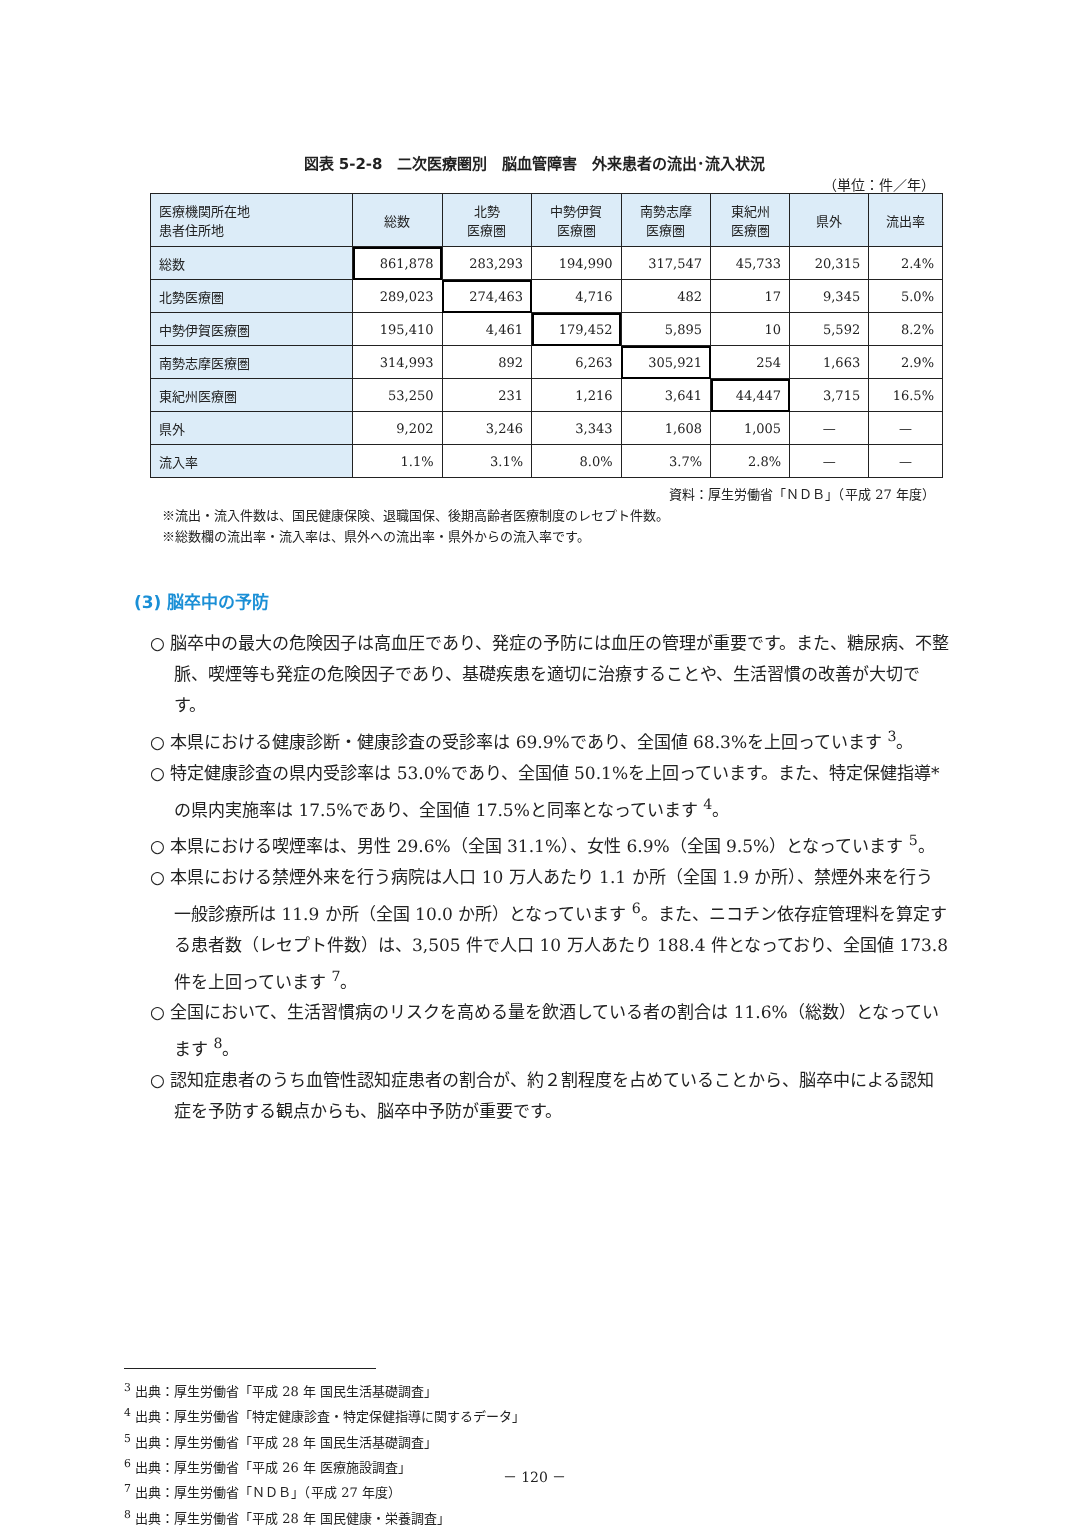図表 5-2-8　二次医療圏別　脳血管障害　外来患者の流出･流入状況
（単位：件／年）
| 医療機関所在地 患者住所地 | 総数 | 北勢 医療圏 | 中勢伊賀 医療圏 | 南勢志摩 医療圏 | 東紀州 医療圏 | 県外 | 流出率 |
| --- | --- | --- | --- | --- | --- | --- | --- |
| 総数 | 861,878 | 283,293 | 194,990 | 317,547 | 45,733 | 20,315 | 2.4% |
| 北勢医療圏 | 289,023 | 274,463 | 4,716 | 482 | 17 | 9,345 | 5.0% |
| 中勢伊賀医療圏 | 195,410 | 4,461 | 179,452 | 5,895 | 10 | 5,592 | 8.2% |
| 南勢志摩医療圏 | 314,993 | 892 | 6,263 | 305,921 | 254 | 1,663 | 2.9% |
| 東紀州医療圏 | 53,250 | 231 | 1,216 | 3,641 | 44,447 | 3,715 | 16.5% |
| 県外 | 9,202 | 3,246 | 3,343 | 1,608 | 1,005 | — | — |
| 流入率 | 1.1% | 3.1% | 8.0% | 3.7% | 2.8% | — | — |
資料：厚生労働省「ＮＤＢ」（平成 27 年度）
※流出・流入件数は、国民健康保険、退職国保、後期高齢者医療制度のレセプト件数。
※総数欄の流出率・流入率は、県外への流出率・県外からの流入率です。
(3) 脳卒中の予防
○ 脳卒中の最大の危険因子は高血圧であり、発症の予防には血圧の管理が重要です。また、糖尿病、不整脈、喫煙等も発症の危険因子であり、基礎疾患を適切に治療することや、生活習慣の改善が大切です。
○ 本県における健康診断・健康診査の受診率は 69.9%であり、全国値 68.3%を上回っています <sup>3</sup>。
○ 特定健康診査の県内受診率は 53.0%であり、全国値 50.1%を上回っています。また、特定保健指導*の県内実施率は 17.5%であり、全国値 17.5%と同率となっています <sup>4</sup>。
○ 本県における喫煙率は、男性 29.6%（全国 31.1%）、女性 6.9%（全国 9.5%）となっています <sup>5</sup>。
○ 本県における禁煙外来を行う病院は人口 10 万人あたり 1.1 か所（全国 1.9 か所）、禁煙外来を行う一般診療所は 11.9 か所（全国 10.0 か所）となっています <sup>6</sup>。また、ニコチン依存症管理料を算定する患者数（レセプト件数）は、3,505 件で人口 10 万人あたり 188.4 件となっており、全国値 173.8 件を上回っています <sup>7</sup>。
○ 全国において、生活習慣病のリスクを高める量を飲酒している者の割合は 11.6%（総数）となっています <sup>8</sup>。
○ 認知症患者のうち血管性認知症患者の割合が、約２割程度を占めていることから、脳卒中による認知症を予防する観点からも、脳卒中予防が重要です。
<sup>3</sup> 出典：厚生労働省「平成 28 年 国民生活基礎調査」
<sup>4</sup> 出典：厚生労働省「特定健康診査・特定保健指導に関するデータ」
<sup>5</sup> 出典：厚生労働省「平成 28 年 国民生活基礎調査」
<sup>6</sup> 出典：厚生労働省「平成 26 年 医療施設調査」
<sup>7</sup> 出典：厚生労働省「ＮＤＢ」（平成 27 年度）
<sup>8</sup> 出典：厚生労働省「平成 28 年 国民健康・栄養調査」
－ 120 －